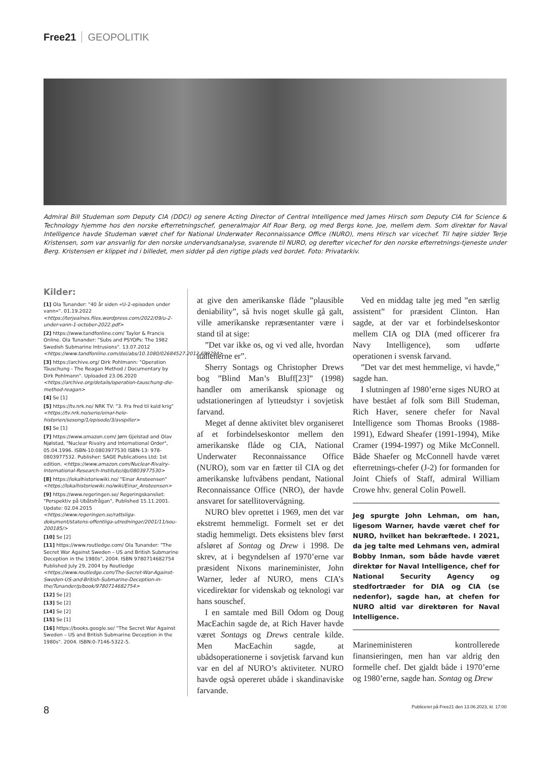Free21 GEOPOLITIK
Admiral Bill Studeman som Deputy CIA (DDCI) og senere Acting Director of Central Intelligence med James Hirsch som Deputy CIA for Science & Technology hjemme hos den norske efterretningschef, generalmajor Alf Roar Berg, og med Bergs kone, Joe, mellem dem. Som direktør for Naval Intelligence havde Studeman været chef for National Underwater Reconnaissance Office (NURO), mens Hirsch var vicechef. Til højre sidder Terje Kristensen, som var ansvarlig for den norske undervandsanalyse, svarende til NURO, og derefter vicechef for den norske efterretnings-tjeneste under Berg. Kristensen er klippet ind i billedet, men sidder på den rigtige plads ved bordet. Foto: Privatarkiv.
Kilder:
[1] Ola Tunander: "40 år siden «U-2-episoden under vann»". 01.19.2022 <https://terjealnes.files.wordpress.com/2022/09/u-2-under-vann-1-october-2022.pdf>
[2] https://www.tandfonline.com/ Taylor & Francis Online. Ola Tunander: "Subs and PSYOPs: The 1982 Swedish Submarine Intrusions". 13.07.2012 <https://www.tandfonline.com/doi/abs/10.1080/02684527.2012.699294>
[3] https://archive.org/ Dirk Pohlmann: "Operation Täuschung - The Reagan Method / Documentary by Dirk Pohlmann". Uploaded 23.06.2020 <https://archive.org/details/operation-tauschung-die-method-reagan>
[4] Se [1]
[5] https://tv.nrk.no/ NRK TV: "3. Fra fred til kald krig" <https://tv.nrk.no/serie/einar-hele-historien/sesong/1/episode/3/avspiller>
[6] Se [1]
[7] https://www.amazon.com/ Jørn Gjelstad and Olav Njølstad, "Nuclear Rivalry and International Order", 05.04.1996. ISBN-10:0803977530 ISBN-13: 978-0803977532. Publisher: SAGE Publications Ltd; 1st edition. <https://www.amazon.com/Nuclear-Rivalry-International-Research-Institute/dp/0803977530>
[8] https://lokalhistoriewiki.no/ "Einar Ansteensen" <https://lokalhistoriewiki.no/wiki/Einar_Ansteensen>
[9] https://www.regeringen.se/ Regeringskansliet: "Perspektiv på Ubåtsfrågan", Published 15.11.2001. Update: 02.04.2015 <https://www.regeringen.se/rattsliga-dokument/statens-offentliga-utredningar/2001/11/sou-200185/>
[10] Se [2]
[11] https://www.routledge.com/ Ola Tunander: "The Secret War Against Sweden – US and British Submarine Deception in the 1980s", 2004. ISBN 9780714682754 Published July 29, 2004 by Routledge <https://www.routledge.com/The-Secret-War-Against-Sweden-US-and-British-Submarine-Deception-in-the/Tunander/p/book/9780714682754>
[12] Se [2]
[13] Se [2]
[14] Se [2]
[15] Se [1]
[16] https://books.google.se/ "The Secret War Against Sweden – US and British Submarine Deception in the 1980s". 2004. ISBN:0-7146-5322-5.
at give den amerikanske flåde ”plausible deniability”, så hvis noget skulle gå galt, ville amerikanske repræsentanter være i stand til at sige:
”Det var ikke os, og vi ved alle, hvordan italienerne er”.
Sherry Sontags og Christopher Drews bog ”Blind Man’s Bluff[23]” (1998) handler om amerikansk spionage og udstationeringen af lytteudstyr i sovjetisk farvand.
Meget af denne aktivitet blev organiseret af et forbindelseskontor mellem den amerikanske flåde og CIA, National Underwater Reconnaissance Office (NURO), som var en fætter til CIA og det amerikanske luftvåbens pendant, National Reconnaissance Office (NRO), der havde ansvaret for satellitovervågning.
NURO blev oprettet i 1969, men det var ekstremt hemmeligt. Formelt set er det stadig hemmeligt. Dets eksistens blev først afsløret af Sontag og Drew i 1998. De skrev, at i begyndelsen af 1970’erne var præsident Nixons marineminister, John Warner, leder af NURO, mens CIA’s vicedirektør for videnskab og teknologi var hans souschef.
I en samtale med Bill Odom og Doug MacEachin sagde de, at Rich Haver havde været Sontags og Drews centrale kilde. Men MacEachin sagde, at ubådsoperationerne i sovjetisk farvand kun var en del af NURO’s aktiviteter. NURO havde også opereret ubåde i skandinaviske farvande.
Ved en middag talte jeg med ”en særlig assistent” for præsident Clinton. Han sagde, at der var et forbindelseskontor mellem CIA og DIA (med officerer fra Navy Intelligence), som udførte operationen i svensk farvand.
”Det var det mest hemmelige, vi havde,” sagde han.
I slutningen af 1980’erne siges NURO at have bestået af folk som Bill Studeman, Rich Haver, senere chefer for Naval Intelligence som Thomas Brooks (1988-1991), Edward Sheafer (1991-1994), Mike Cramer (1994-1997) og Mike McConnell. Både Shaefer og McConnell havde været efterretnings-chefer (J-2) for formanden for Joint Chiefs of Staff, admiral William Crowe hhv. general Colin Powell.
Jeg spurgte John Lehman, om han, ligesom Warner, havde været chef for NURO, hvilket han bekræftede. I 2021, da jeg talte med Lehmans ven, admiral Bobby Inman, som både havde været direktør for Naval Intelligence, chef for National Security Agency og stedfortræder for DIA og CIA (se nedenfor), sagde han, at chefen for NURO altid var direktøren for Naval Intelligence.
Marineministeren kontrollerede finansieringen, men han var aldrig den formelle chef. Det gjaldt både i 1970’erne og 1980’erne, sagde han. Sontag og Drew
8 Publiceret på Free21 den 13.06.2023, kl. 17:00